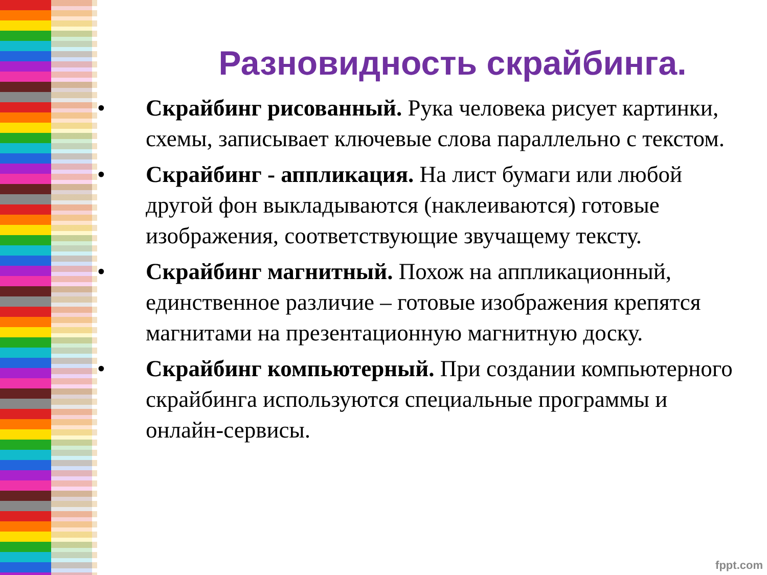Разновидность скрайбинга.
• Скрайбинг рисованный. Рука человека рисует картинки, схемы, записывает ключевые слова параллельно с текстом.
• Скрайбинг - аппликация. На лист бумаги или любой другой фон выкладываются (наклеиваются) готовые изображения, соответствующие звучащему тексту.
• Скрайбинг магнитный. Похож на аппликационный, единственное различие – готовые изображения крепятся магнитами на презентационную магнитную доску.
• Скрайбинг компьютерный. При создании компьютерного скрайбинга используются специальные программы и онлайн-сервисы.
fppt.com